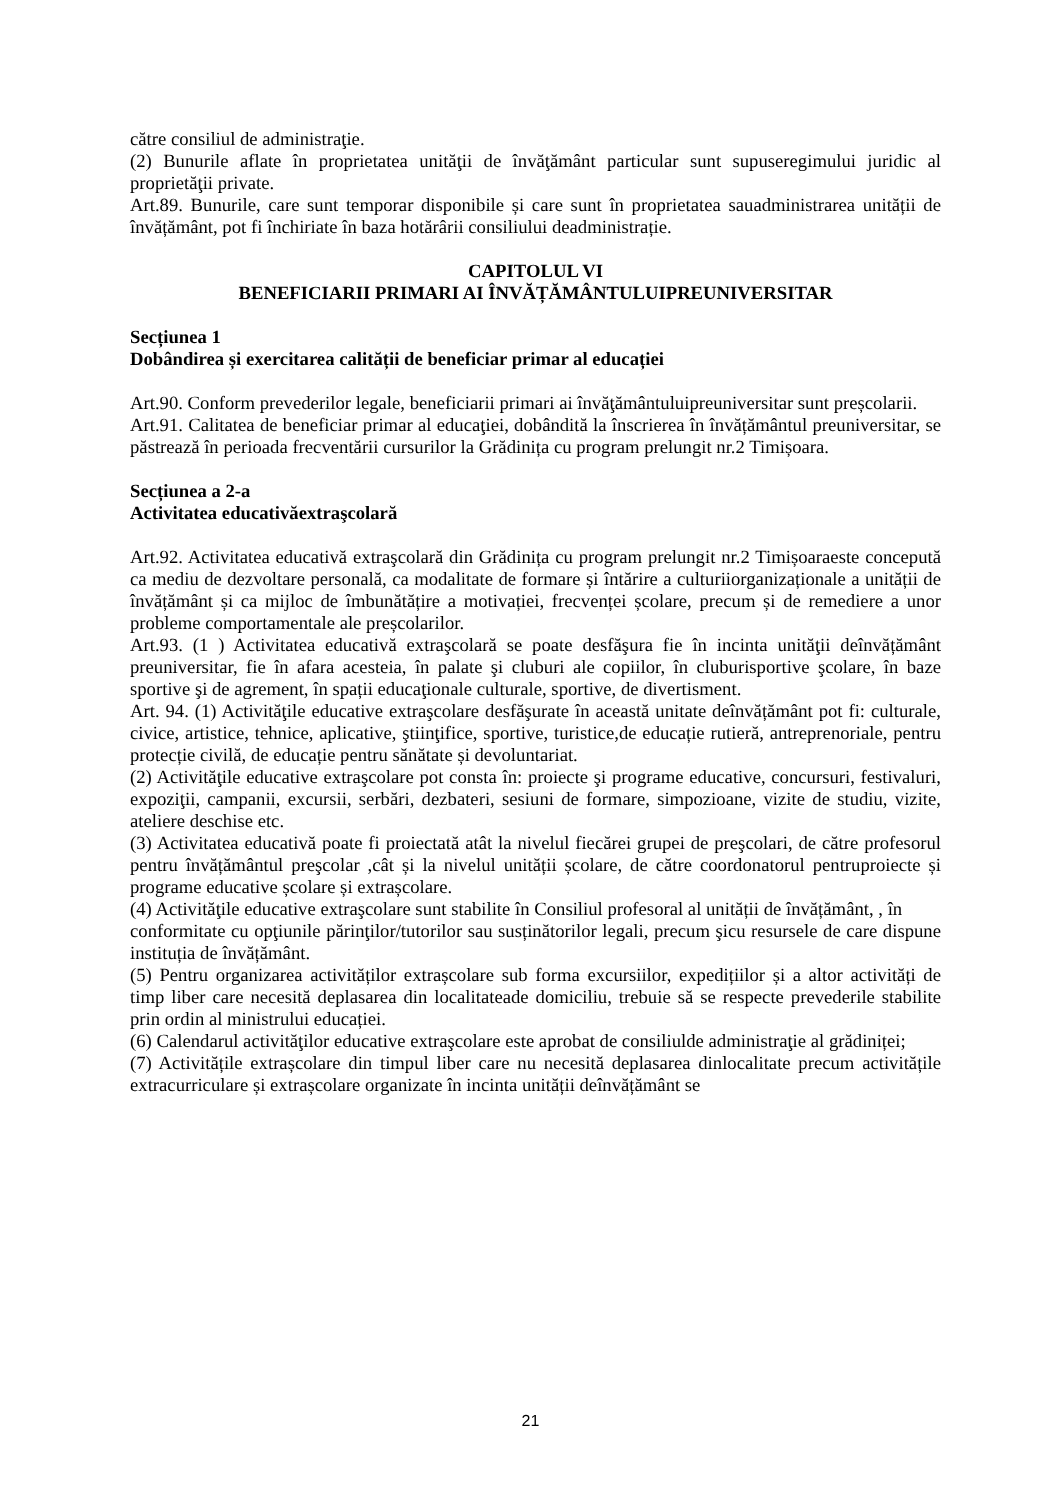către consiliul de administraţie.
(2) Bunurile aflate în proprietatea unităţii de învăţământ particular sunt supuseregimului juridic al proprietăţii private.
Art.89. Bunurile, care sunt temporar disponibile și care sunt în proprietatea sauadministrarea unității de învățământ, pot fi închiriate în baza hotărârii consiliului deadministrație.
CAPITOLUL VI
BENEFICIARII PRIMARI AI ÎNVĂȚĂMÂNTULUIPREUNIVERSITAR
Secțiunea 1
Dobândirea și exercitarea calității de beneficiar primar al educației
Art.90. Conform prevederilor legale, beneficiarii primari ai învăţământuluipreuniversitar sunt preșcolarii.
Art.91. Calitatea de beneficiar primar al educaţiei, dobândită la înscrierea în învățământul preuniversitar, se păstrează în perioada frecventării cursurilor la Grădinița cu program prelungit nr.2 Timișoara.
Secțiunea a 2-a
Activitatea educativăextraşcolară
Art.92. Activitatea educativă extraşcolară din Grădinița cu program prelungit nr.2 Timișoaraeste concepută ca mediu de dezvoltare personală, ca modalitate de formare și întărire a culturiiorganizaționale a unității de învățământ și ca mijloc de îmbunătățire a motivației, frecvenței școlare, precum și de remediere a unor probleme comportamentale ale preșcolarilor.
Art.93. (1 ) Activitatea educativă extraşcolară se poate desfăşura fie în incinta unităţii deînvățământ preuniversitar, fie în afara acesteia, în palate şi cluburi ale copiilor, în cluburisportive şcolare, în baze sportive şi de agrement, în spații educaţionale culturale, sportive, de divertisment.
Art. 94. (1) Activităţile educative extraşcolare desfăşurate în această unitate deînvățământ pot fi: culturale, civice, artistice, tehnice, aplicative, ştiinţifice, sportive, turistice,de educație rutieră, antreprenoriale, pentru protecție civilă, de educație pentru sănătate și devoluntariat.
(2) Activităţile educative extraşcolare pot consta în: proiecte şi programe educative, concursuri, festivaluri, expoziţii, campanii, excursii, serbări, dezbateri, sesiuni de formare, simpozioane, vizite de studiu, vizite, ateliere deschise etc.
(3) Activitatea educativă poate fi proiectată atât la nivelul fiecărei grupei de preşcolari, de către profesorul pentru învățământul preşcolar ,cât și la nivelul unității școlare, de către coordonatorul pentruproiecte și programe educative școlare și extrașcolare.
(4) Activităţile educative extraşcolare sunt stabilite în Consiliul profesoral al unității de învățământ, , în
conformitate cu opţiunile părinţilor/tutorilor sau susținătorilor legali, precum şicu resursele de care dispune instituția de învățământ.
(5) Pentru organizarea activităților extrașcolare sub forma excursiilor, expedițiilor și a altor activități de timp liber care necesită deplasarea din localitateade domiciliu, trebuie să se respecte prevederile stabilite prin ordin al ministrului educației.
(6) Calendarul activităţilor educative extraşcolare este aprobat de consiliulde administraţie al grădiniței;
(7) Activitățile extrașcolare din timpul liber care nu necesită deplasarea dinlocalitate precum activitățile extracurriculare și extrașcolare organizate în incinta unității deînvățământ se
21